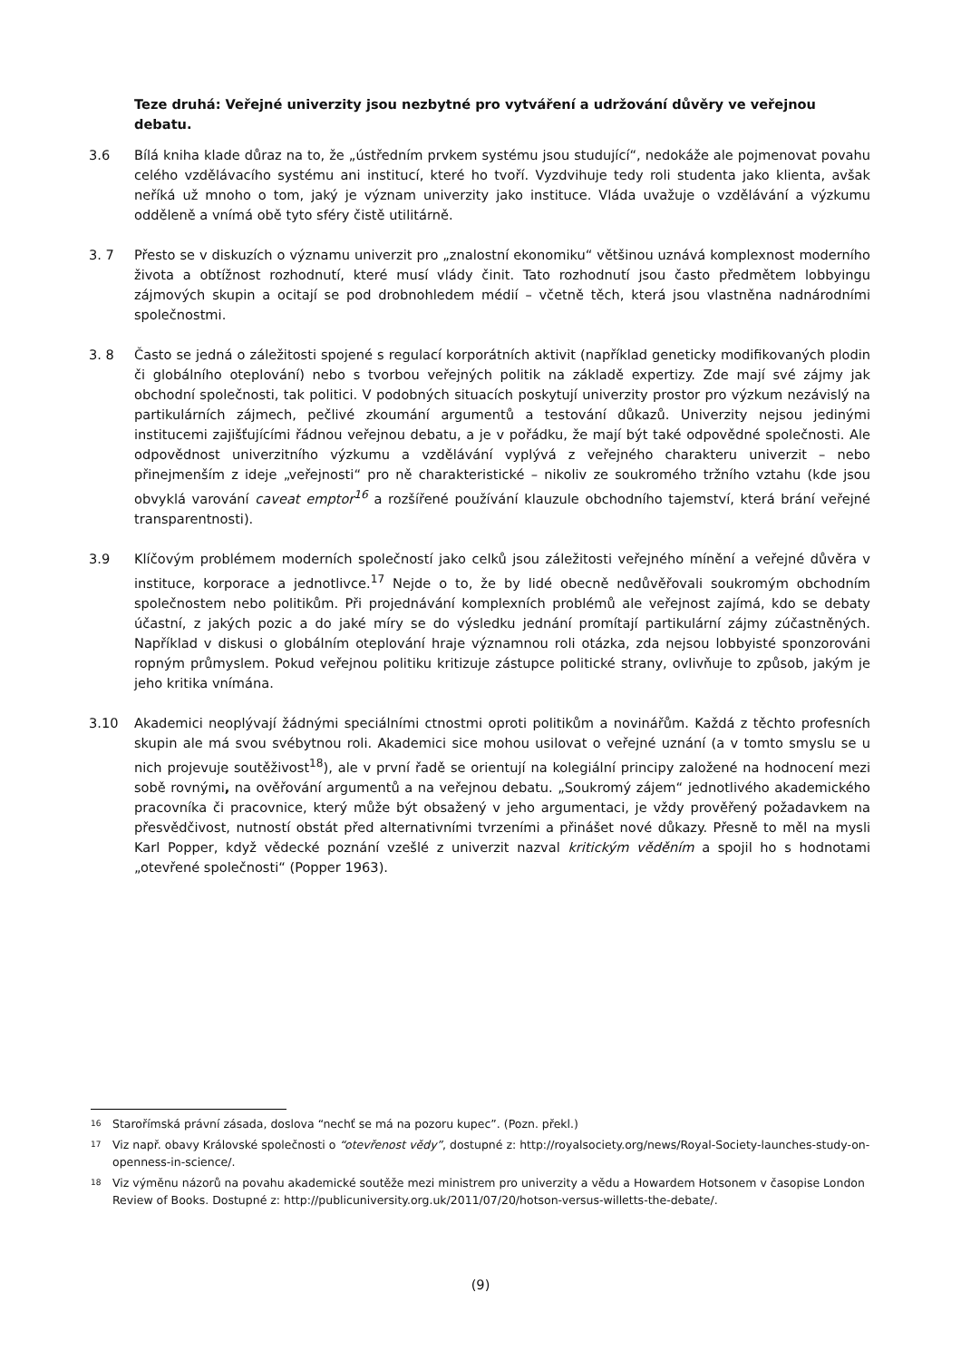Teze druhá: Veřejné univerzity jsou nezbytné pro vytváření a udržování důvěry ve veřejnou debatu.
3.6 Bílá kniha klade důraz na to, že „ústředním prvkem systému jsou studující“, nedokáže ale pojmenovat povahu celého vzdělávacího systému ani institucí, které ho tvoří. Vyzdvihuje tedy roli studenta jako klienta, avšak neříká už mnoho o tom, jaký je význam univerzity jako instituce. Vláda uvažuje o vzdělávání a výzkumu odděleně a vnímá obě tyto sféry čistě utilitárně.
3. 7 Přesto se v diskuzích o významu univerzit pro „znalostní ekonomiku“ většinou uznává komplexnost moderního života a obtížnost rozhodnutí, které musí vlády činit. Tato rozhodnutí jsou často předmětem lobbyingu zájmových skupin a ocitají se pod drobnohledem médií – včetně těch, která jsou vlastněna nadnárodními společnostmi.
3. 8 Často se jedná o záležitosti spojené s regulací korporátních aktivit (například geneticky modifikovaných plodin či globálního oteplování) nebo s tvorbou veřejných politik na základě expertizy. Zde mají své zájmy jak obchodní společnosti, tak politici. V podobných situacích poskytují univerzity prostor pro výzkum nezávislý na partikulárních zájmech, pečlivé zkoumání argumentů a testování důkazů. Univerzity nejsou jedinými institucemi zajišťujícími řádnou veřejnou debatu, a je v pořádku, že mají být také odpovědné společnosti. Ale odpovědnost univerzitního výzkumu a vzdělávání vyplývá z veřejného charakteru univerzit – nebo přinejmenším z ideje „veřejnosti“ pro ně charakteristické – nikoliv ze soukromého tržního vztahu (kde jsou obvyklá varování caveat emptor<sup>16</sup> a rozšířené používání klauzule obchodního tajemství, která brání veřejné transparentnosti).
3.9 Klíčovým problémem moderních společností jako celků jsou záležitosti veřejného mínění a veřejné důvěra v instituce, korporace a jednotlivce.<sup>17</sup> Nejde o to, že by lidé obecně nedůvěřovali soukromým obchodním společnostem nebo politikům. Při projednávání komplexních problémů ale veřejnost zajímá, kdo se debaty účastní, z jakých pozic a do jaké míry se do výsledku jednání promítají partikulární zájmy zúčastněných. Například v diskusi o globálním oteplování hraje významnou roli otázka, zda nejsou lobbyisté sponzorováni ropným průmyslem. Pokud veřejnou politiku kritizuje zástupce politické strany, ovlivňuje to způsob, jakým je jeho kritika vnímána.
3.10 Akademici neoplývají žádnými speciálními ctnostmi oproti politikům a novinářům. Každá z těchto profesních skupin ale má svou svébytnou roli. Akademici sice mohou usilovat o veřejné uznání (a v tomto smyslu se u nich projevuje soutěživost<sup>18</sup>), ale v první řadě se orientují na kolegiální principy založené na hodnocení mezi sobě rovnými, na ověřování argumentů a na veřejnou debatu. „Soukromý zájem“ jednotlivého akademického pracovníka či pracovnice, který může být obsažený v jeho argumentaci, je vždy prověřený požadavkem na přesvědčivost, nutností obstát před alternativními tvrzeními a přinášet nové důkazy. Přesně to měl na mysli Karl Popper, když vědecké poznání vzešlé z univerzit nazval kritickým věděním a spojil ho s hodnotami „otevřené společnosti“ (Popper 1963).
<sup>16</sup>
Starořímská právní zásada, doslova “nechť se má na pozoru kupec”. (Pozn. překl.)
<sup>17</sup>
Viz např. obavy Královské společnosti o “otevřenost vědy”, dostupné z: http://royalsociety.org/news/Royal-Society-launches-study-on-openness-in-science/.
<sup>18</sup>
Viz výměnu názorů na povahu akademické soutěže mezi ministrem pro univerzity a vědu a Howardem Hotsonem v časopise London Review of Books. Dostupné z: http://publicuniversity.org.uk/2011/07/20/hotson-versus-willetts-the-debate/.
(9)